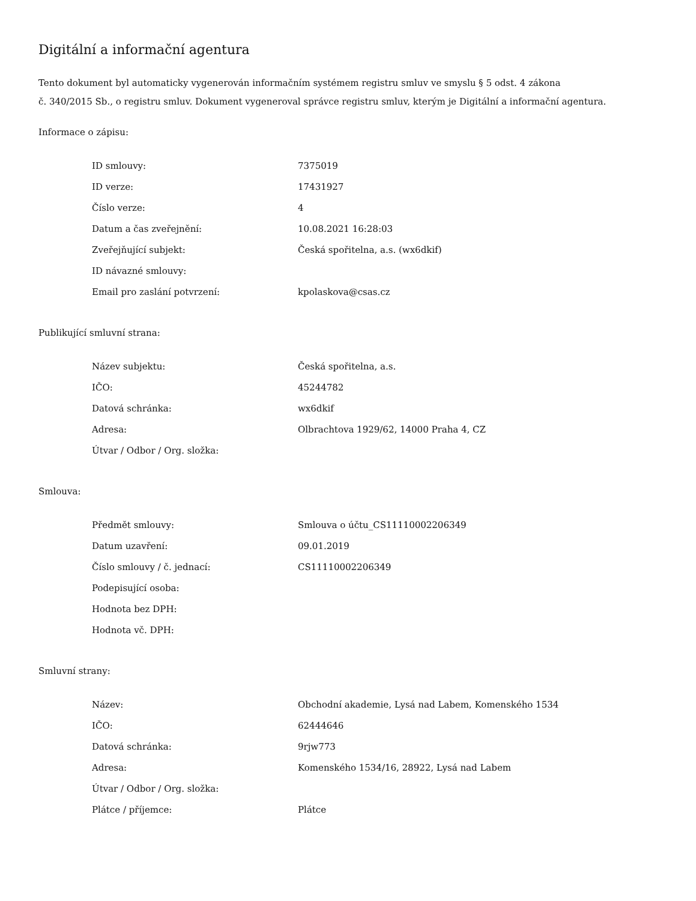Digitální a informační agentura
Tento dokument byl automaticky vygenerován informačním systémem registru smluv ve smyslu § 5 odst. 4 zákona
č. 340/2015 Sb., o registru smluv. Dokument vygeneroval správce registru smluv, kterým je Digitální a informační agentura.
Informace o zápisu:
| ID smlouvy: | 7375019 |
| ID verze: | 17431927 |
| Číslo verze: | 4 |
| Datum a čas zveřejnění: | 10.08.2021 16:28:03 |
| Zveřejňující subjekt: | Česká spořitelna, a.s. (wx6dkif) |
| ID návazné smlouvy: | |
| Email pro zaslání potvrzení: | kpolaskova@csas.cz |
Publikující smluvní strana:
| Název subjektu: | Česká spořitelna, a.s. |
| IČO: | 45244782 |
| Datová schránka: | wx6dkif |
| Adresa: | Olbrachtova 1929/62, 14000 Praha 4, CZ |
| Útvar / Odbor / Org. složka: | |
Smlouva:
| Předmět smlouvy: | Smlouva o účtu_CS11110002206349 |
| Datum uzavření: | 09.01.2019 |
| Číslo smlouvy / č. jednací: | CS11110002206349 |
| Podepisující osoba: | |
| Hodnota bez DPH: | |
| Hodnota vč. DPH: | |
Smluvní strany:
| Název: | Obchodní akademie, Lysá nad Labem, Komenského 1534 |
| IČO: | 62444646 |
| Datová schránka: | 9rjw773 |
| Adresa: | Komenského 1534/16, 28922, Lysá nad Labem |
| Útvar / Odbor / Org. složka: | |
| Plátce / příjemce: | Plátce |